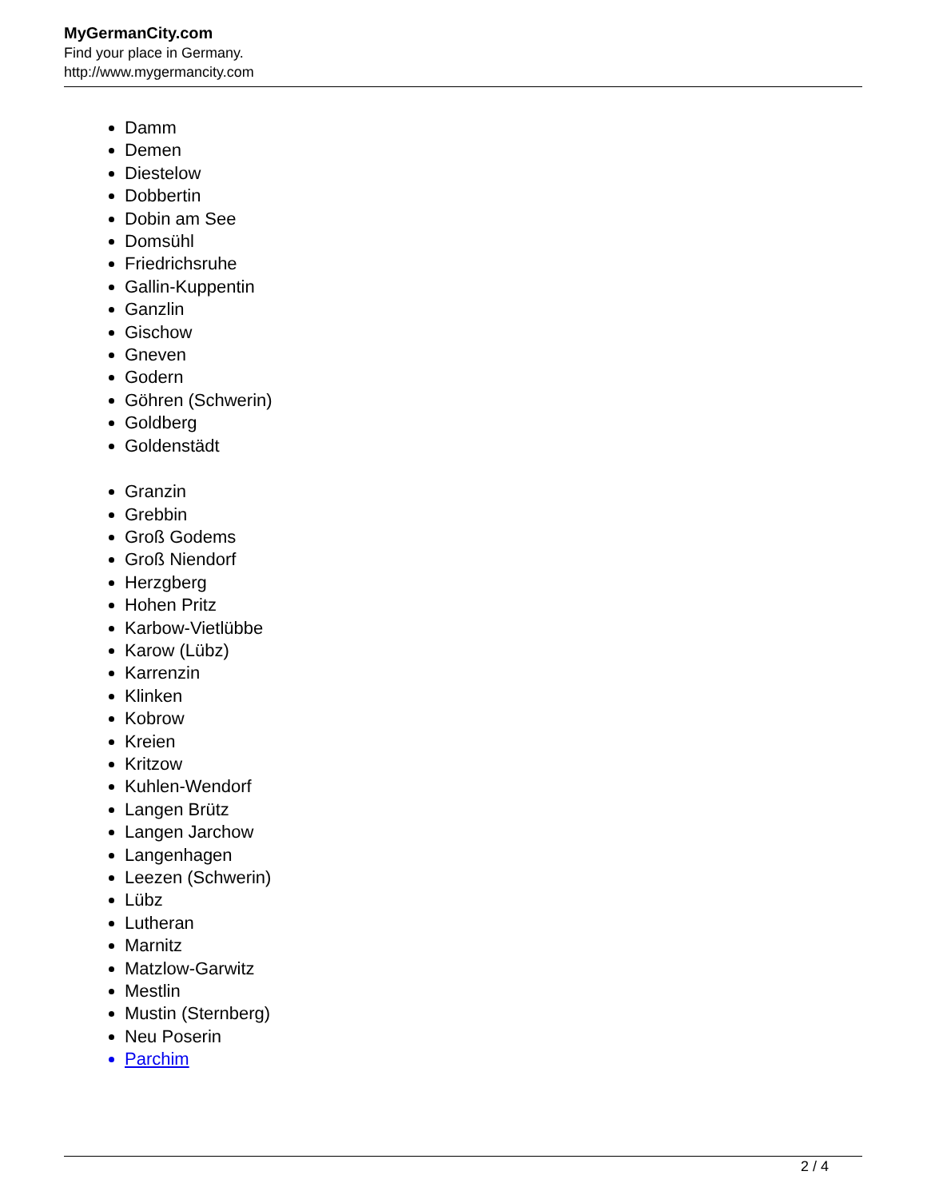MyGermanCity.com
Find your place in Germany.
http://www.mygermancity.com
Damm
Demen
Diestelow
Dobbertin
Dobin am See
Domsühl
Friedrichsruhe
Gallin-Kuppentin
Ganzlin
Gischow
Gneven
Godern
Göhren (Schwerin)
Goldberg
Goldenstädt
Granzin
Grebbin
Groß Godems
Groß Niendorf
Herzgberg
Hohen Pritz
Karbow-Vietlübbe
Karow (Lübz)
Karrenzin
Klinken
Kobrow
Kreien
Kritzow
Kuhlen-Wendorf
Langen Brütz
Langen Jarchow
Langenhagen
Leezen (Schwerin)
Lübz
Lutheran
Marnitz
Matzlow-Garwitz
Mestlin
Mustin (Sternberg)
Neu Poserin
Parchim
2 / 4